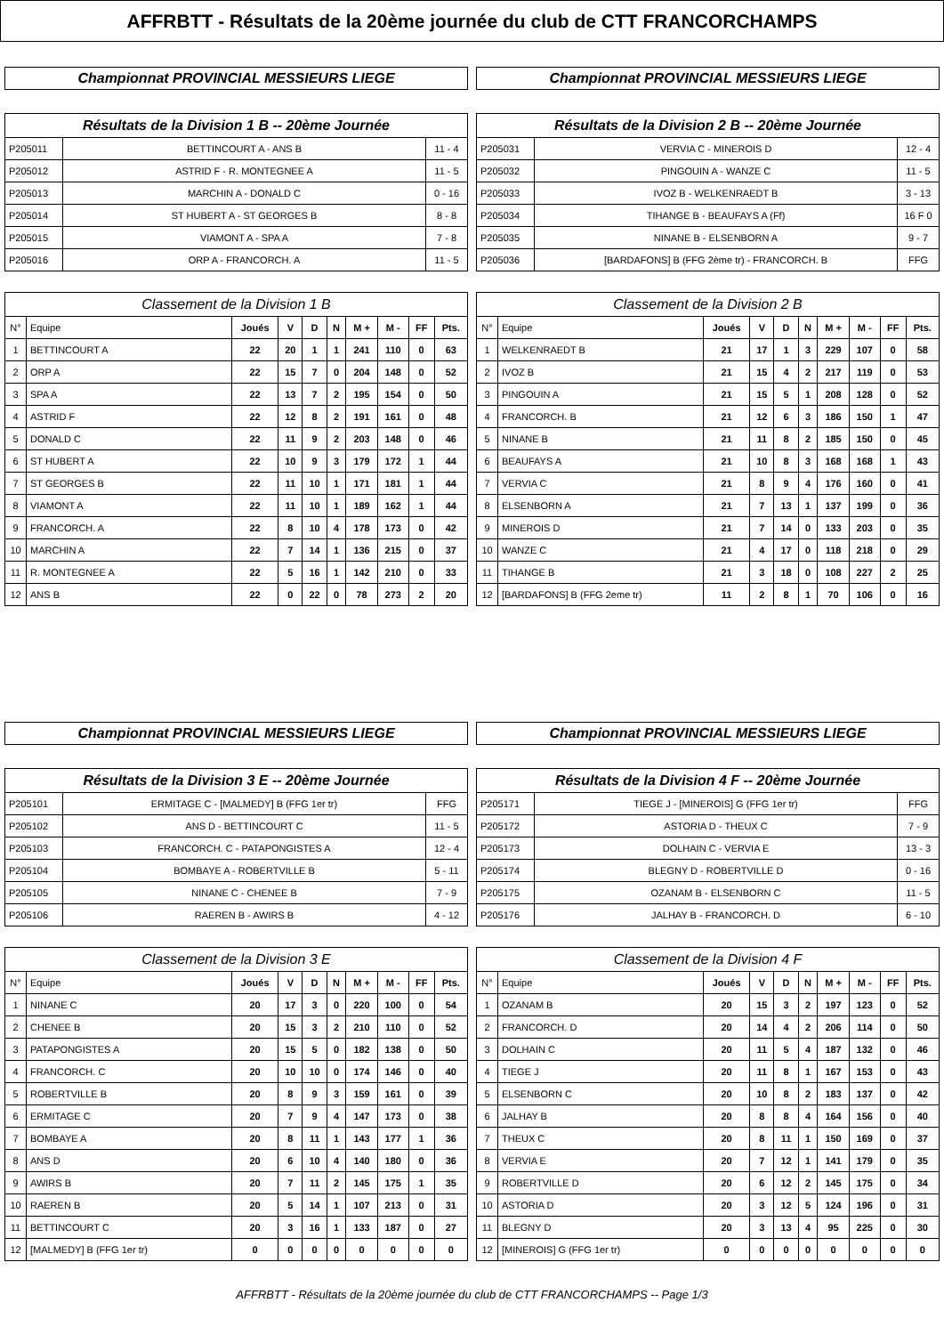AFFRBTT - Résultats de la 20ème journée du club de CTT FRANCORCHAMPS
Championnat PROVINCIAL MESSIEURS LIEGE
| Résultats de la Division 1 B -- 20ème Journée | | |
| --- | --- | --- |
| P205011 | BETTINCOURT A - ANS B | 11 - 4 |
| P205012 | ASTRID F - R. MONTEGNEE A | 11 - 5 |
| P205013 | MARCHIN A - DONALD C | 0 - 16 |
| P205014 | ST HUBERT A - ST GEORGES B | 8 - 8 |
| P205015 | VIAMONT A - SPA A | 7 - 8 |
| P205016 | ORP A - FRANCORCH. A | 11 - 5 |
| Classement de la Division 1 B | | | | | | | | | |
| --- | --- | --- | --- | --- | --- | --- | --- | --- | --- |
| N° | Equipe | Joués | V | D | N | M + | M - | FF | Pts. |
| 1 | BETTINCOURT A | 22 | 20 | 1 | 1 | 241 | 110 | 0 | 63 |
| 2 | ORP A | 22 | 15 | 7 | 0 | 204 | 148 | 0 | 52 |
| 3 | SPA A | 22 | 13 | 7 | 2 | 195 | 154 | 0 | 50 |
| 4 | ASTRID F | 22 | 12 | 8 | 2 | 191 | 161 | 0 | 48 |
| 5 | DONALD C | 22 | 11 | 9 | 2 | 203 | 148 | 0 | 46 |
| 6 | ST HUBERT A | 22 | 10 | 9 | 3 | 179 | 172 | 1 | 44 |
| 7 | ST GEORGES B | 22 | 11 | 10 | 1 | 171 | 181 | 1 | 44 |
| 8 | VIAMONT A | 22 | 11 | 10 | 1 | 189 | 162 | 1 | 44 |
| 9 | FRANCORCH. A | 22 | 8 | 10 | 4 | 178 | 173 | 0 | 42 |
| 10 | MARCHIN A | 22 | 7 | 14 | 1 | 136 | 215 | 0 | 37 |
| 11 | R. MONTEGNEE A | 22 | 5 | 16 | 1 | 142 | 210 | 0 | 33 |
| 12 | ANS B | 22 | 0 | 22 | 0 | 78 | 273 | 2 | 20 |
Championnat PROVINCIAL MESSIEURS LIEGE
| Résultats de la Division 2 B -- 20ème Journée | | |
| --- | --- | --- |
| P205031 | VERVIA C - MINEROIS D | 12 - 4 |
| P205032 | PINGOUIN A - WANZE C | 11 - 5 |
| P205033 | IVOZ B - WELKENRAEDT B | 3 - 13 |
| P205034 | TIHANGE B - BEAUFAYS A (Ff) | 16 F 0 |
| P205035 | NINANE B - ELSENBORN A | 9 - 7 |
| P205036 | [BARDAFONS] B (FFG 2ème tr) - FRANCORCH. B | FFG |
| Classement de la Division 2 B | | | | | | | | | |
| --- | --- | --- | --- | --- | --- | --- | --- | --- | --- |
| N° | Equipe | Joués | V | D | N | M + | M - | FF | Pts. |
| 1 | WELKENRAEDT B | 21 | 17 | 1 | 3 | 229 | 107 | 0 | 58 |
| 2 | IVOZ B | 21 | 15 | 4 | 2 | 217 | 119 | 0 | 53 |
| 3 | PINGOUIN A | 21 | 15 | 5 | 1 | 208 | 128 | 0 | 52 |
| 4 | FRANCORCH. B | 21 | 12 | 6 | 3 | 186 | 150 | 1 | 47 |
| 5 | NINANE B | 21 | 11 | 8 | 2 | 185 | 150 | 0 | 45 |
| 6 | BEAUFAYS A | 21 | 10 | 8 | 3 | 168 | 168 | 1 | 43 |
| 7 | VERVIA C | 21 | 8 | 9 | 4 | 176 | 160 | 0 | 41 |
| 8 | ELSENBORN A | 21 | 7 | 13 | 1 | 137 | 199 | 0 | 36 |
| 9 | MINEROIS D | 21 | 7 | 14 | 0 | 133 | 203 | 0 | 35 |
| 10 | WANZE C | 21 | 4 | 17 | 0 | 118 | 218 | 0 | 29 |
| 11 | TIHANGE B | 21 | 3 | 18 | 0 | 108 | 227 | 2 | 25 |
| 12 | [BARDAFONS] B (FFG 2eme tr) | 11 | 2 | 8 | 1 | 70 | 106 | 0 | 16 |
Championnat PROVINCIAL MESSIEURS LIEGE
| Résultats de la Division 3 E -- 20ème Journée | | |
| --- | --- | --- |
| P205101 | ERMITAGE C - [MALMEDY] B (FFG 1er tr) | FFG |
| P205102 | ANS D - BETTINCOURT C | 11 - 5 |
| P205103 | FRANCORCH. C - PATAPONGISTES A | 12 - 4 |
| P205104 | BOMBAYE A - ROBERTVILLE B | 5 - 11 |
| P205105 | NINANE C - CHENEE B | 7 - 9 |
| P205106 | RAEREN B - AWIRS B | 4 - 12 |
| Classement de la Division 3 E | | | | | | | | | |
| --- | --- | --- | --- | --- | --- | --- | --- | --- | --- |
| N° | Equipe | Joués | V | D | N | M + | M - | FF | Pts. |
| 1 | NINANE C | 20 | 17 | 3 | 0 | 220 | 100 | 0 | 54 |
| 2 | CHENEE B | 20 | 15 | 3 | 2 | 210 | 110 | 0 | 52 |
| 3 | PATAPONGISTES A | 20 | 15 | 5 | 0 | 182 | 138 | 0 | 50 |
| 4 | FRANCORCH. C | 20 | 10 | 10 | 0 | 174 | 146 | 0 | 40 |
| 5 | ROBERTVILLE B | 20 | 8 | 9 | 3 | 159 | 161 | 0 | 39 |
| 6 | ERMITAGE C | 20 | 7 | 9 | 4 | 147 | 173 | 0 | 38 |
| 7 | BOMBAYE A | 20 | 8 | 11 | 1 | 143 | 177 | 1 | 36 |
| 8 | ANS D | 20 | 6 | 10 | 4 | 140 | 180 | 0 | 36 |
| 9 | AWIRS B | 20 | 7 | 11 | 2 | 145 | 175 | 1 | 35 |
| 10 | RAEREN B | 20 | 5 | 14 | 1 | 107 | 213 | 0 | 31 |
| 11 | BETTINCOURT C | 20 | 3 | 16 | 1 | 133 | 187 | 0 | 27 |
| 12 | [MALMEDY] B (FFG 1er tr) | 0 | 0 | 0 | 0 | 0 | 0 | 0 | 0 |
Championnat PROVINCIAL MESSIEURS LIEGE
| Résultats de la Division 4 F -- 20ème Journée | | |
| --- | --- | --- |
| P205171 | TIEGE J - [MINEROIS] G (FFG 1er tr) | FFG |
| P205172 | ASTORIA D - THEUX C | 7 - 9 |
| P205173 | DOLHAIN C - VERVIA E | 13 - 3 |
| P205174 | BLEGNY D - ROBERTVILLE D | 0 - 16 |
| P205175 | OZANAM B - ELSENBORN C | 11 - 5 |
| P205176 | JALHAY B - FRANCORCH. D | 6 - 10 |
| Classement de la Division 4 F | | | | | | | | | |
| --- | --- | --- | --- | --- | --- | --- | --- | --- | --- |
| N° | Equipe | Joués | V | D | N | M + | M - | FF | Pts. |
| 1 | OZANAM B | 20 | 15 | 3 | 2 | 197 | 123 | 0 | 52 |
| 2 | FRANCORCH. D | 20 | 14 | 4 | 2 | 206 | 114 | 0 | 50 |
| 3 | DOLHAIN C | 20 | 11 | 5 | 4 | 187 | 132 | 0 | 46 |
| 4 | TIEGE J | 20 | 11 | 8 | 1 | 167 | 153 | 0 | 43 |
| 5 | ELSENBORN C | 20 | 10 | 8 | 2 | 183 | 137 | 0 | 42 |
| 6 | JALHAY B | 20 | 8 | 8 | 4 | 164 | 156 | 0 | 40 |
| 7 | THEUX C | 20 | 8 | 11 | 1 | 150 | 169 | 0 | 37 |
| 8 | VERVIA E | 20 | 7 | 12 | 1 | 141 | 179 | 0 | 35 |
| 9 | ROBERTVILLE D | 20 | 6 | 12 | 2 | 145 | 175 | 0 | 34 |
| 10 | ASTORIA D | 20 | 3 | 12 | 5 | 124 | 196 | 0 | 31 |
| 11 | BLEGNY D | 20 | 3 | 13 | 4 | 95 | 225 | 0 | 30 |
| 12 | [MINEROIS] G (FFG 1er tr) | 0 | 0 | 0 | 0 | 0 | 0 | 0 | 0 |
AFFRBTT - Résultats de la 20ème journée du club de CTT FRANCORCHAMPS -- Page 1/3